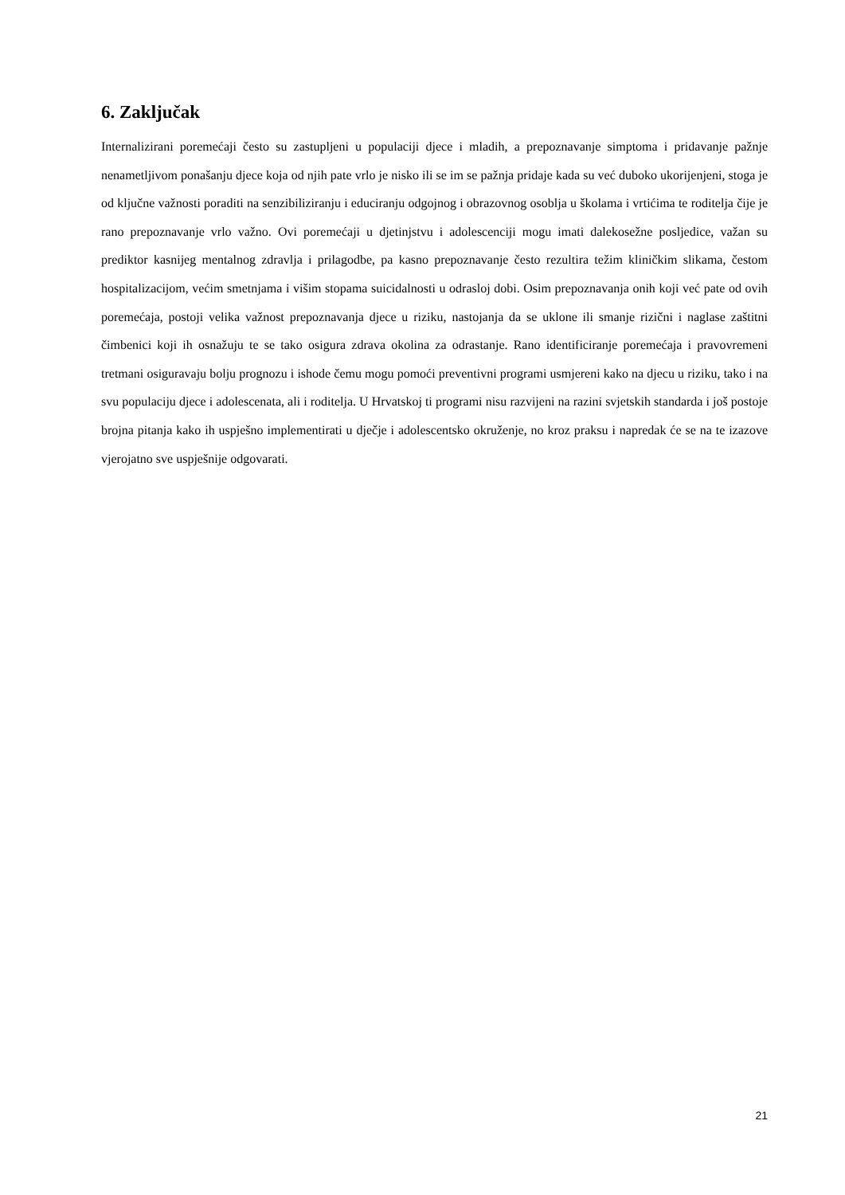6. Zaključak
Internalizirani poremećaji često su zastupljeni u populaciji djece i mladih, a prepoznavanje simptoma i pridavanje pažnje nenametljivom ponašanju djece koja od njih pate vrlo je nisko ili se im se pažnja pridaje kada su već duboko ukorijenjeni, stoga je od ključne važnosti poraditi na senzibiliziranju i educiranju odgojnog i obrazovnog osoblja u školama i vrtićima te roditelja čije je rano prepoznavanje vrlo važno. Ovi poremećaji u djetinjstvu i adolescenciji mogu imati dalekosežne posljedice, važan su prediktor kasnijeg mentalnog zdravlja i prilagodbe, pa kasno prepoznavanje često rezultira težim kliničkim slikama, čestom hospitalizacijom, većim smetnjama i višim stopama suicidalnosti u odrasloj dobi. Osim prepoznavanja onih koji već pate od ovih poremećaja, postoji velika važnost prepoznavanja djece u riziku, nastojanja da se uklone ili smanje rizični i naglase zaštitni čimbenici koji ih osnažuju te se tako osigura zdrava okolina za odrastanje. Rano identificiranje poremećaja i pravovremeni tretmani osiguravaju bolju prognozu i ishode čemu mogu pomoći preventivni programi usmjereni kako na djecu u riziku, tako i na svu populaciju djece i adolescenata, ali i roditelja. U Hrvatskoj ti programi nisu razvijeni na razini svjetskih standarda i još postoje brojna pitanja kako ih uspješno implementirati u dječje i adolescentsko okruženje, no kroz praksu i napredak će se na te izazove vjerojatno sve uspješnije odgovarati.
21